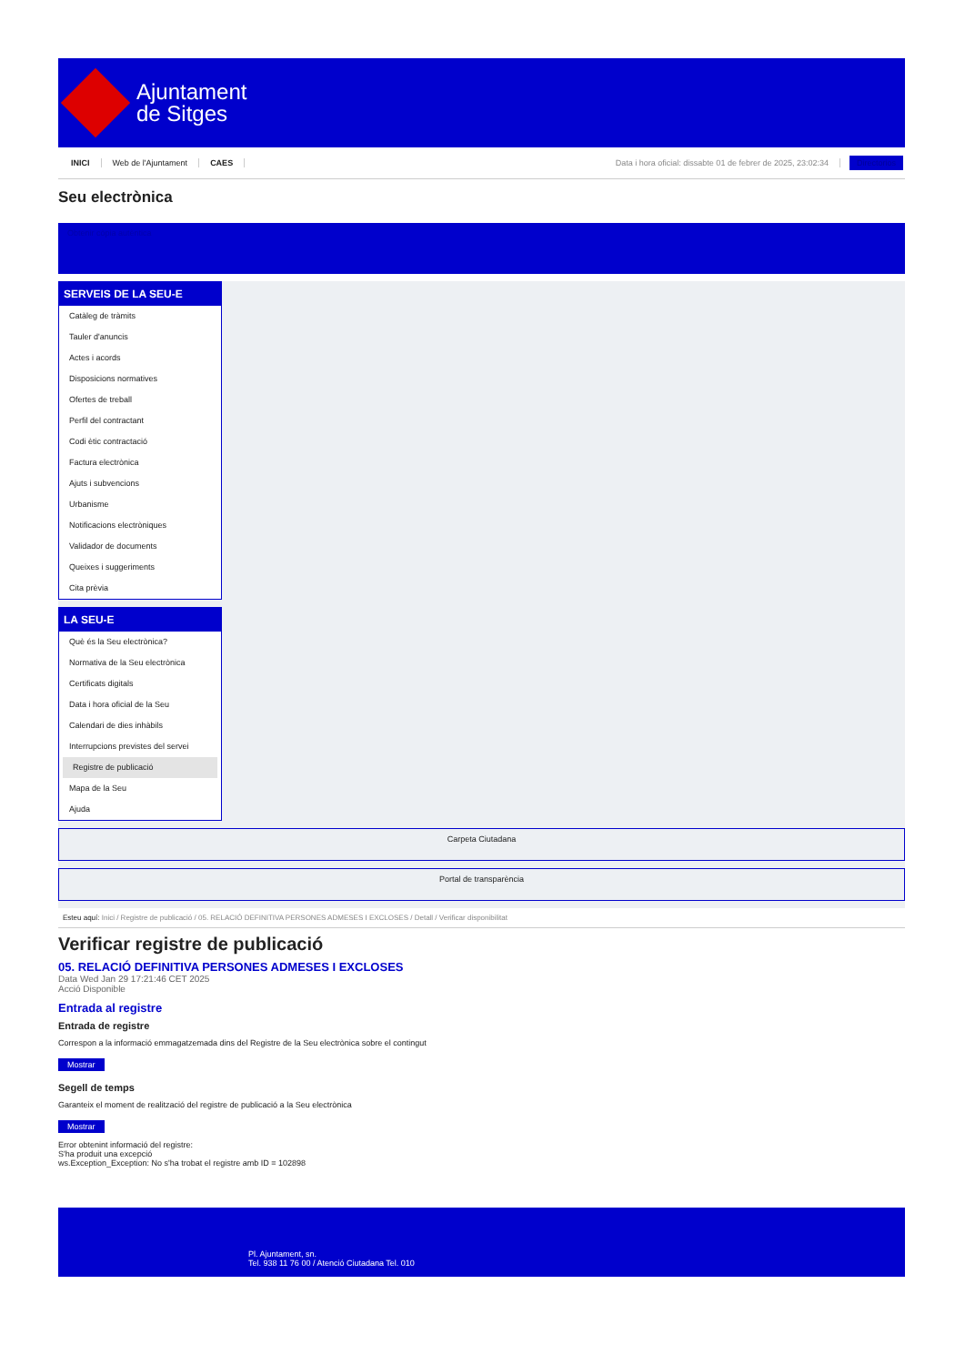Ajuntament
de Sitges
INICI Web de l'Ajuntament CAES Data i hora oficial: dissabte 01 de febrer de 2025, 23:02:34 Directorios
Seu electrònica
Obtenir còpia autèntica
SERVEIS DE LA SEU-E
Catàleg de tràmits
Tauler d'anuncis
Actes i acords
Disposicions normatives
Ofertes de treball
Perfil del contractant
Codi ètic contractació
Factura electrònica
Ajuts i subvencions
Urbanisme
Notificacions electròniques
Validador de documents
Queixes i suggeriments
Cita prèvia
LA SEU-E
Què és la Seu electrònica?
Normativa de la Seu electrònica
Certificats digitals
Data i hora oficial de la Seu
Calendari de dies inhàbils
Interrupcions previstes del servei
Registre de publicació
Mapa de la Seu
Ajuda
Carpeta Ciutadana
Portal de transparència
Esteu aquí: Inici / Registre de publicació / 05. RELACIÓ DEFINITIVA PERSONES ADMESES I EXCLOSES / Detall / Verificar disponibilitat
Verificar registre de publicació
05. RELACIÓ DEFINITIVA PERSONES ADMESES I EXCLOSES
Data Wed Jan 29 17:21:46 CET 2025
Acció Disponible
Entrada al registre
Entrada de registre
Correspon a la informació emmagatzemada dins del Registre de la Seu electrònica sobre el contingut
Mostrar
Segell de temps
Garanteix el moment de realització del registre de publicació a la Seu electrònica
Mostrar
Error obtenint informació del registre:
S'ha produit una excepció
ws.Exception_Exception: No s'ha trobat el registre amb ID = 102898
Pl. Ajuntament, sn.
Tel. 938 11 76 00 / Atenció Ciutadana Tel. 010